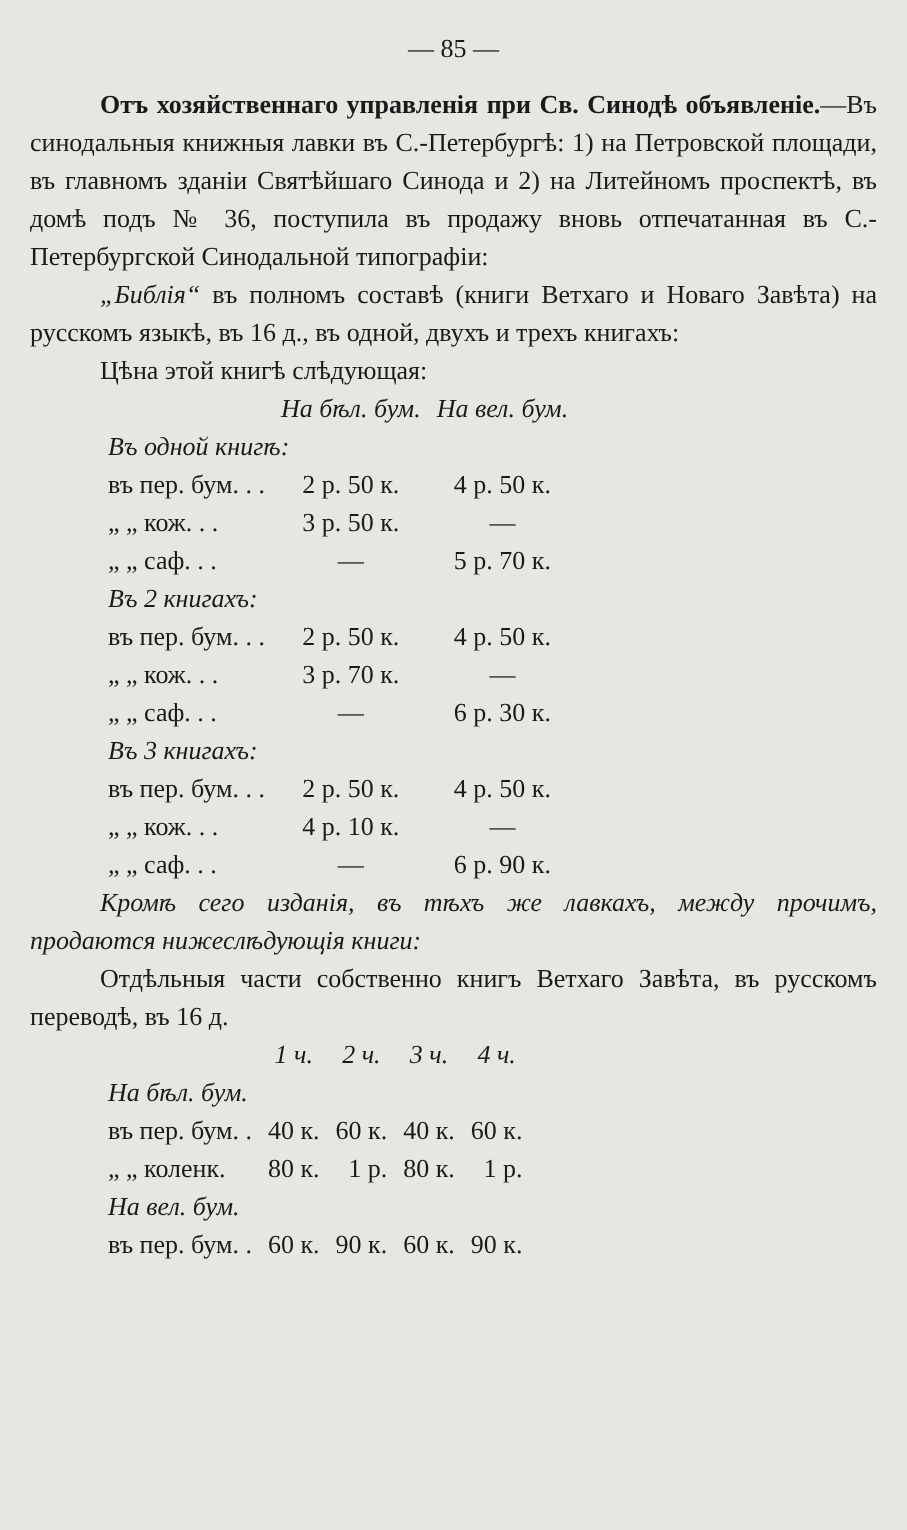— 85 —
Отъ хозяйственнаго управленія при Св. Синодѣ объявленіе.—Въ синодальныя книжныя лавки въ С.-Петербургѣ: 1) на Петровской площади, въ главномъ зданіи Святѣйшаго Синода и 2) на Литейномъ проспектѣ, въ домѣ подъ № 36, поступила въ продажу вновь отпечатанная въ С.-Петербургской Синодальной типографіи:
„Библія“ въ полномъ составѣ (книги Ветхаго и Новаго Завѣта) на русскомъ языкѣ, въ 16 д., въ одной, двухъ и трехъ книгахъ:
Цѣна этой книгѣ слѣдующая:
| | На бѣл. бум. | На вел. бум. |
| Въ одной книгѣ: | | |
| въ пер. бум. . . | 2 р. 50 к. | 4 р. 50 к. |
| „ „ кож. . . | 3 р. 50 к. | — |
| „ „ саф. . . | — | 5 р. 70 к. |
| Въ 2 книгахъ: | | |
| въ пер. бум. . . | 2 р. 50 к. | 4 р. 50 к. |
| „ „ кож. . . | 3 р. 70 к. | — |
| „ „ саф. . . | — | 6 р. 30 к. |
| Въ 3 книгахъ: | | |
| въ пер. бум. . . | 2 р. 50 к. | 4 р. 50 к. |
| „ „ кож. . . | 4 р. 10 к. | — |
| „ „ саф. . . | — | 6 р. 90 к. |
Кромѣ сего изданія, въ тѣхъ же лавкахъ, между прочимъ, продаются нижеслѣдующія книги:
Отдѣльныя части собственно книгъ Ветхаго Завѣта, въ русскомъ переводѣ, въ 16 д.
| | 1 ч. | 2 ч. | 3 ч. | 4 ч. |
| На бѣл. бум. | | | | |
| въ пер. бум. . | 40 к. | 60 к. | 40 к. | 60 к. |
| „ „ коленк. | 80 к. | 1 р. | 80 к. | 1 р. |
| На вел. бум. | | | | |
| въ пер. бум. . | 60 к. | 90 к. | 60 к. | 90 к. |